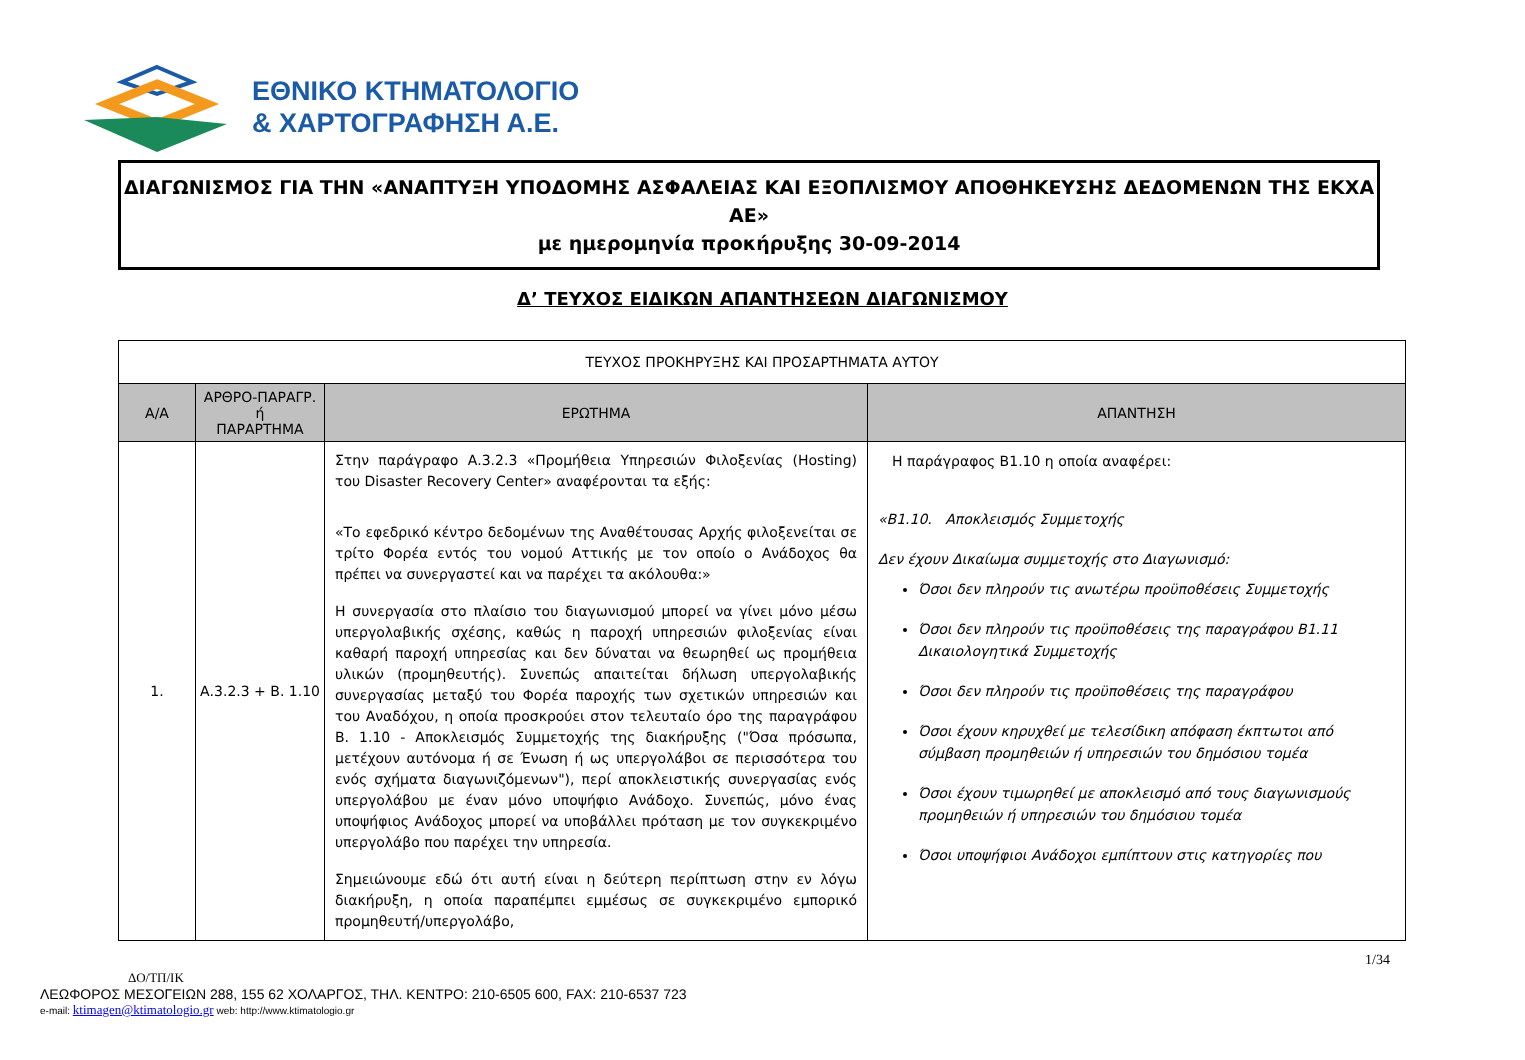ΕΘΝΙΚΟ ΚΤΗΜΑΤΟΛΟΓΙΟ
& ΧΑΡΤΟΓΡΑΦΗΣΗ Α.Ε.
ΔΙΑΓΩΝΙΣΜΟΣ ΓΙΑ ΤΗΝ «ΑΝΑΠΤΥΞΗ ΥΠΟΔΟΜΗΣ ΑΣΦΑΛΕΙΑΣ ΚΑΙ ΕΞΟΠΛΙΣΜΟΥ ΑΠΟΘΗΚΕΥΣΗΣ ΔΕΔΟΜΕΝΩΝ ΤΗΣ ΕΚΧΑ ΑΕ»
με ημερομηνία προκήρυξης 30-09-2014
Δ’ ΤΕΥΧΟΣ ΕΙΔΙΚΩΝ ΑΠΑΝΤΗΣΕΩΝ ΔΙΑΓΩΝΙΣΜΟΥ
| ΤΕΥΧΟΣ ΠΡΟΚΗΡΥΞΗΣ ΚΑΙ ΠΡΟΣΑΡΤΗΜΑΤΑ ΑΥΤΟΥ | | | |
| Α/Α | ΑΡΘΡΟ-ΠΑΡΑΓΡ. ή ΠΑΡΑΡΤΗΜΑ | ΕΡΩΤΗΜΑ | ΑΠΑΝΤΗΣΗ |
| 1. | Α.3.2.3 + Β. 1.10 | Στην παράγραφο Α.3.2.3 «Προμήθεια Υπηρεσιών Φιλοξενίας (Hosting) του Disaster Recovery Center» αναφέρονται τα εξής: «Το εφεδρικό κέντρο δεδομένων της Αναθέτουσας Αρχής φιλοξενείται σε τρίτο Φορέα εντός του νομού Αττικής με τον οποίο ο Ανάδοχος θα πρέπει να συνεργαστεί και να παρέχει τα ακόλουθα:» Η συνεργασία στο πλαίσιο του διαγωνισμού μπορεί να γίνει μόνο μέσω υπεργολαβικής σχέσης, καθώς η παροχή υπηρεσιών φιλοξενίας είναι καθαρή παροχή υπηρεσίας και δεν δύναται να θεωρηθεί ως προμήθεια υλικών (προμηθευτής). Συνεπώς απαιτείται δήλωση υπεργολαβικής συνεργασίας μεταξύ του Φορέα παροχής των σχετικών υπηρεσιών και του Αναδόχου, η οποία προσκρούει στον τελευταίο όρο της παραγράφου Β. 1.10 - Αποκλεισμός Συμμετοχής της διακήρυξης ("Όσα πρόσωπα, μετέχουν αυτόνομα ή σε Ένωση ή ως υπεργολάβοι σε περισσότερα του ενός σχήματα διαγωνιζόμενων"), περί αποκλειστικής συνεργασίας ενός υπεργολάβου με έναν μόνο υποψήφιο Ανάδοχο. Συνεπώς, μόνο ένας υποψήφιος Ανάδοχος μπορεί να υποβάλλει πρόταση με τον συγκεκριμένο υπεργολάβο που παρέχει την υπηρεσία. Σημειώνουμε εδώ ότι αυτή είναι η δεύτερη περίπτωση στην εν λόγω διακήρυξη, η οποία παραπέμπει εμμέσως σε συγκεκριμένο εμπορικό προμηθευτή/υπεργολάβο, | Η παράγραφος Β1.10 η οποία αναφέρει: «Β1.10. Αποκλεισμός Συμμετοχής Δεν έχουν Δικαίωμα συμμετοχής στο Διαγωνισμό: Όσοι δεν πληρούν τις ανωτέρω προϋποθέσεις Συμμετοχής Όσοι δεν πληρούν τις προϋποθέσεις της παραγράφου Β1.11 Δικαιολογητικά Συμμετοχής Όσοι δεν πληρούν τις προϋποθέσεις της παραγράφου Όσοι έχουν κηρυχθεί με τελεσίδικη απόφαση έκπτωτοι από σύμβαση προμηθειών ή υπηρεσιών του δημόσιου τομέα Όσοι έχουν τιμωρηθεί με αποκλεισμό από τους διαγωνισμούς προμηθειών ή υπηρεσιών του δημόσιου τομέα Όσοι υποψήφιοι Ανάδοχοι εμπίπτουν στις κατηγορίες που |
1/34
ΔΟ/ΤΠ/ΙΚ
ΛΕΩΦΟΡΟΣ ΜΕΣΟΓΕΙΩΝ 288, 155 62 ΧΟΛΑΡΓΟΣ, ΤΗΛ. ΚΕΝΤΡΟ: 210-6505 600, FAX: 210-6537 723
e-mail: ktimagen@ktimatologio.gr web: http://www.ktimatologio.gr